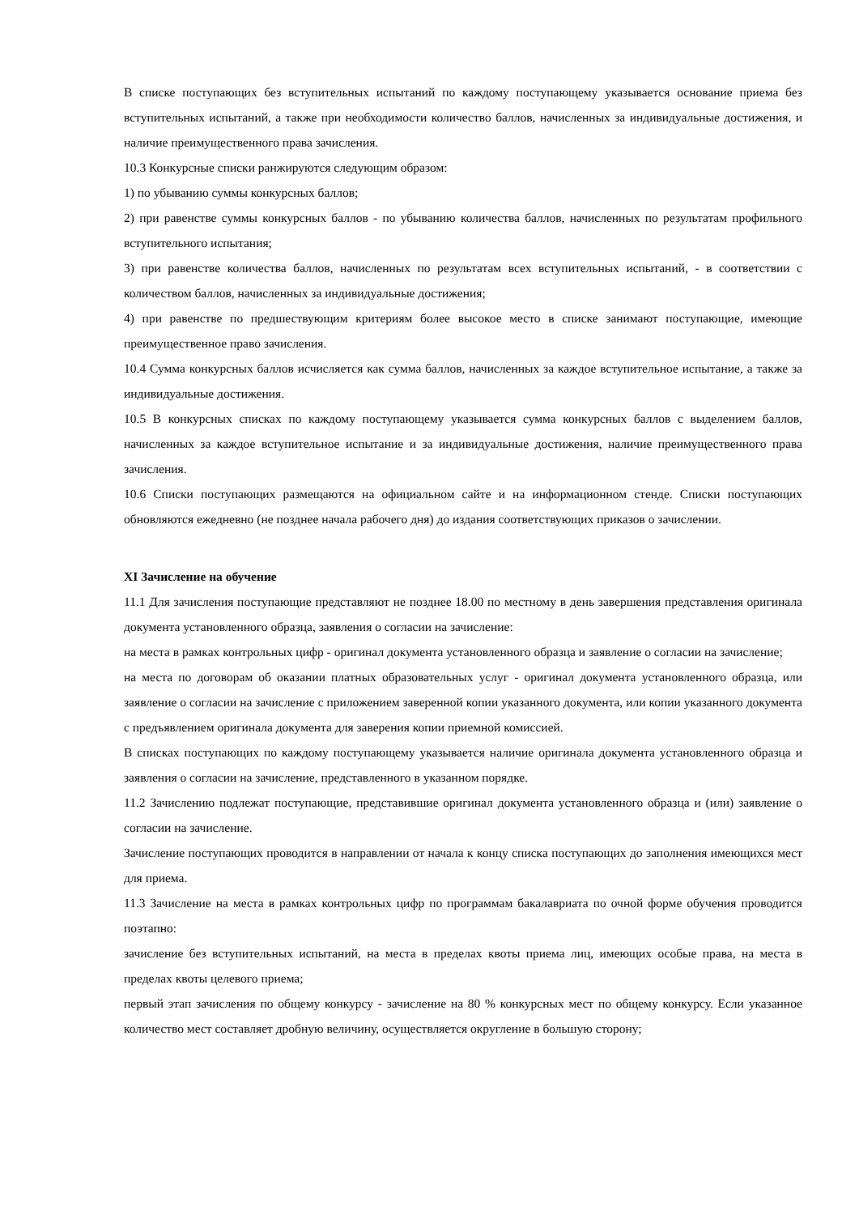В списке поступающих без вступительных испытаний по каждому поступающему указывается основание приема без вступительных испытаний, а также при необходимости количество баллов, начисленных за индивидуальные достижения, и наличие преимущественного права зачисления.
10.3 Конкурсные списки ранжируются следующим образом:
1) по убыванию суммы конкурсных баллов;
2) при равенстве суммы конкурсных баллов - по убыванию количества баллов, начисленных по результатам профильного вступительного испытания;
3) при равенстве количества баллов, начисленных по результатам всех вступительных испытаний, - в соответствии с количеством баллов, начисленных за индивидуальные достижения;
4) при равенстве по предшествующим критериям более высокое место в списке занимают поступающие, имеющие преимущественное право зачисления.
10.4 Сумма конкурсных баллов исчисляется как сумма баллов, начисленных за каждое вступительное испытание, а также за индивидуальные достижения.
10.5 В конкурсных списках по каждому поступающему указывается сумма конкурсных баллов с выделением баллов, начисленных за каждое вступительное испытание и за индивидуальные достижения, наличие преимущественного права зачисления.
10.6 Списки поступающих размещаются на официальном сайте и на информационном стенде. Списки поступающих обновляются ежедневно (не позднее начала рабочего дня) до издания соответствующих приказов о зачислении.
XI Зачисление на обучение
11.1 Для зачисления поступающие представляют не позднее 18.00 по местному в день завершения представления оригинала документа установленного образца, заявления о согласии на зачисление:
на места в рамках контрольных цифр - оригинал документа установленного образца и заявление о согласии на зачисление;
на места по договорам об оказании платных образовательных услуг - оригинал документа установленного образца, или заявление о согласии на зачисление с приложением заверенной копии указанного документа, или копии указанного документа с предъявлением оригинала документа для заверения копии приемной комиссией.
В списках поступающих по каждому поступающему указывается наличие оригинала документа установленного образца и заявления о согласии на зачисление, представленного в указанном порядке.
11.2 Зачислению подлежат поступающие, представившие оригинал документа установленного образца и (или) заявление о согласии на зачисление.
Зачисление поступающих проводится в направлении от начала к концу списка поступающих до заполнения имеющихся мест для приема.
11.3 Зачисление на места в рамках контрольных цифр по программам бакалавриата по очной форме обучения проводится поэтапно:
зачисление без вступительных испытаний, на места в пределах квоты приема лиц, имеющих особые права, на места в пределах квоты целевого приема;
первый этап зачисления по общему конкурсу - зачисление на 80 % конкурсных мест по общему конкурсу. Если указанное количество мест составляет дробную величину, осуществляется округление в большую сторону;